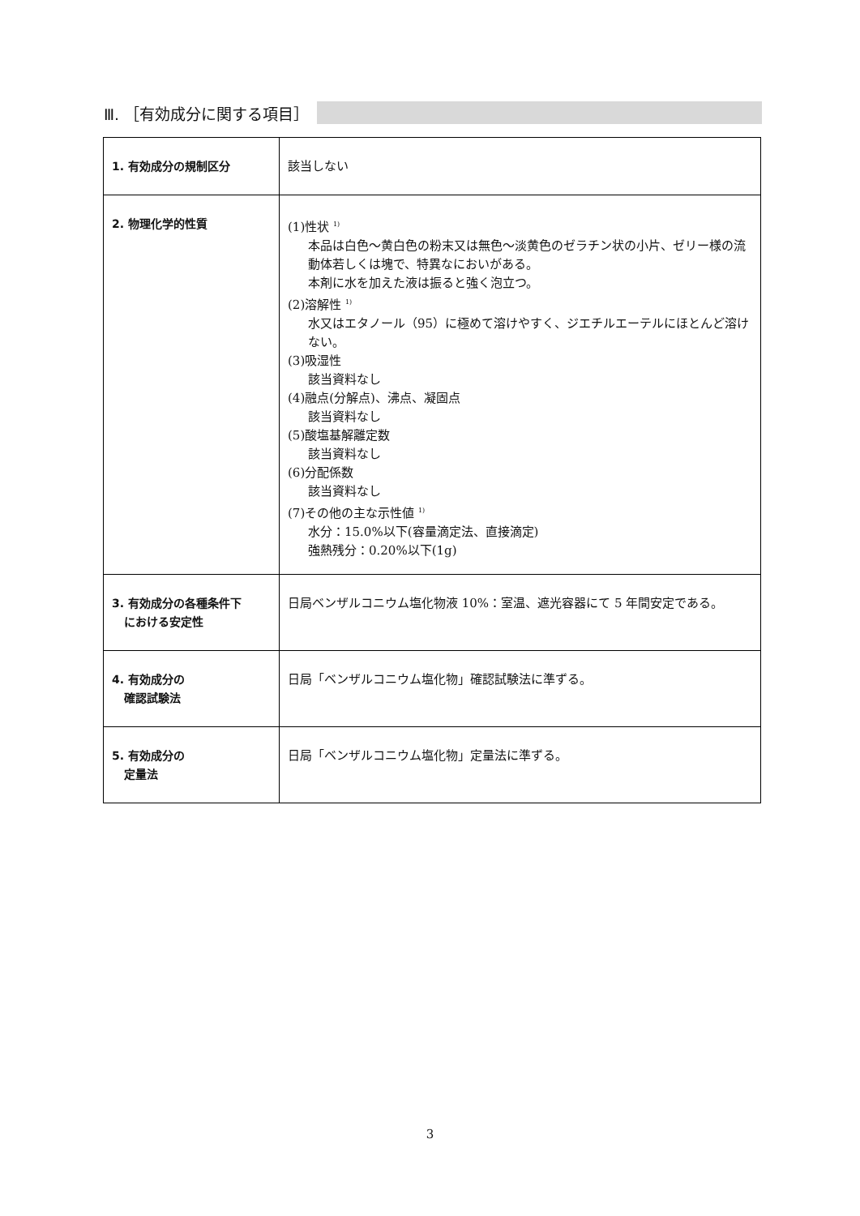Ⅲ. ［有効成分に関する項目］
| 1. 有効成分の規制区分 | 該当しない |
| 2. 物理化学的性質 | (1)性状 <sup>1)</sup> 本品は白色～黄白色の粉末又は無色～淡黄色のゼラチン状の小片、ゼリー様の流動体若しくは塊で、特異なにおいがある。 本剤に水を加えた液は振ると強く泡立つ。 (2)溶解性 <sup>1)</sup> 水又はエタノール（95）に極めて溶けやすく、ジエチルエーテルにほとんど溶けない。 (3)吸湿性 該当資料なし (4)融点(分解点)、沸点、凝固点 該当資料なし (5)酸塩基解離定数 該当資料なし (6)分配係数 該当資料なし (7)その他の主な示性値 <sup>1)</sup> 水分：15.0%以下(容量滴定法、直接滴定) 強熱残分：0.20%以下(1g) |
| 3. 有効成分の各種条件下 における安定性 | 日局ベンザルコニウム塩化物液 10%：室温、遮光容器にて 5 年間安定である。 |
| 4. 有効成分の 確認試験法 | 日局「ベンザルコニウム塩化物」確認試験法に準ずる。 |
| 5. 有効成分の 定量法 | 日局「ベンザルコニウム塩化物」定量法に準ずる。 |
3